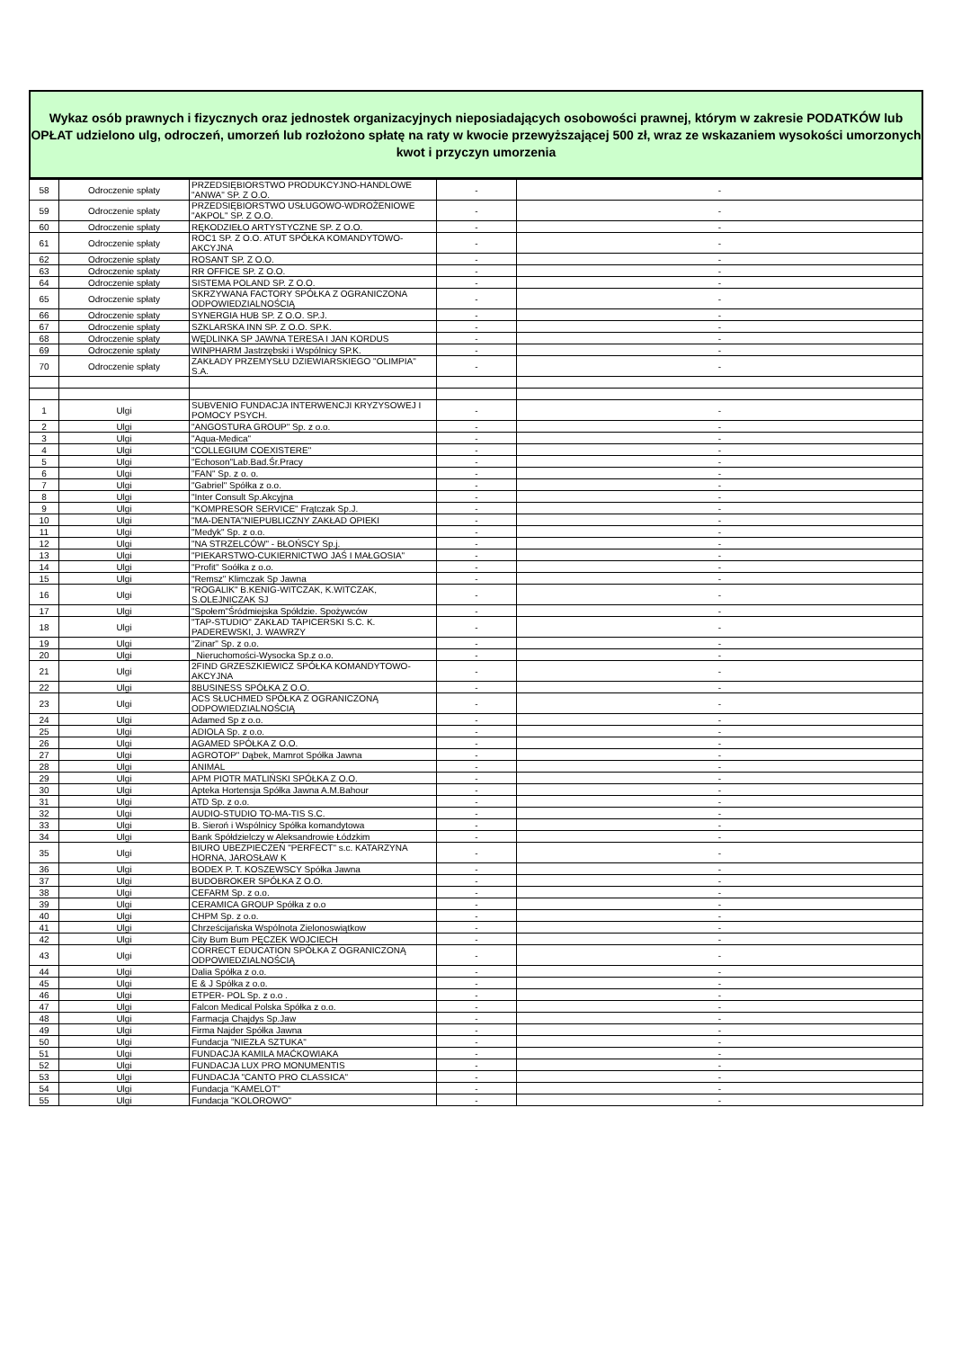Wykaz osób prawnych i fizycznych oraz jednostek organizacyjnych nieposiadających osobowości prawnej, którym w zakresie PODATKÓW lub OPŁAT udzielono ulg, odroczeń, umorzeń lub rozłożono spłatę na raty w kwocie przewyższającej 500 zł, wraz ze wskazaniem wysokości umorzonych kwot i przyczyn umorzenia
| 58 | Odroczenie spłaty | PRZEDSIĘBIORSTWO PRODUKCYJNO-HANDLOWE "ANWA" SP. Z O.O. | - | - |
| 59 | Odroczenie spłaty | PRZEDSIĘBIORSTWO USŁUGOWO-WDROŻENIOWE "AKPOL" SP. Z O.O. | - | - |
| 60 | Odroczenie spłaty | RĘKODZIEŁO ARTYSTYCZNE SP. Z O.O. | - | - |
| 61 | Odroczenie spłaty | ROC1 SP. Z O.O. ATUT SPÓŁKA KOMANDYTOWO-AKCYJNA | - | - |
| 62 | Odroczenie spłaty | ROSANT SP. Z O.O. | - | - |
| 63 | Odroczenie spłaty | RR OFFICE SP. Z O.O. | - | - |
| 64 | Odroczenie spłaty | SISTEMA POLAND SP. Z O.O. | - | - |
| 65 | Odroczenie spłaty | SKRZYWANA FACTORY SPÓŁKA Z OGRANICZONA ODPOWIEDZIALNOŚCIĄ | - | - |
| 66 | Odroczenie spłaty | SYNERGIA HUB SP. Z O.O. SP.J. | - | - |
| 67 | Odroczenie spłaty | SZKLARSKA INN SP. Z O.O. SP.K. | - | - |
| 68 | Odroczenie spłaty | WĘDLINKA SP JAWNA TERESA I JAN KORDUS | - | - |
| 69 | Odroczenie spłaty | WINPHARM Jastrzębski i Wspólnicy SP.K. | - | - |
| 70 | Odroczenie spłaty | ZAKŁADY PRZEMYSŁU DZIEWIARSKIEGO "OLIMPIA" S.A. | - | - |
| 1 | Ulgi | SUBVENIO FUNDACJA INTERWENCJI KRYZYSOWEJ I POMOCY PSYCH. | - | - |
| 2 | Ulgi | "ANGOSTURA GROUP" Sp. z o.o. | - | - |
| 3 | Ulgi | "Aqua-Medica" | - | - |
| 4 | Ulgi | "COLLEGIUM COEXISTERE" | - | - |
| 5 | Ulgi | "Echoson"Lab.Bad.Śr.Pracy | - | - |
| 6 | Ulgi | "FAN" Sp. z o. o. | - | - |
| 7 | Ulgi | "Gabriel" Spółka z o.o. | - | - |
| 8 | Ulgi | "Inter Consult Sp.Akcyjna | - | - |
| 9 | Ulgi | "KOMPRESOR SERVICE" Frątczak Sp.J. | - | - |
| 10 | Ulgi | "MA-DENTA"NIEPUBLICZNY ZAKŁAD OPIEKI | - | - |
| 11 | Ulgi | "Medyk" Sp. z o.o. | - | - |
| 12 | Ulgi | "NA STRZELCÓW" - BŁOŃSCY Sp.j. | - | - |
| 13 | Ulgi | "PIEKARSTWO-CUKIERNICTWO JAŚ I MAŁGOSIA" | - | - |
| 14 | Ulgi | "Profit" Soółka z o.o. | - | - |
| 15 | Ulgi | "Remsz" Klimczak Sp Jawna | - | - |
| 16 | Ulgi | "ROGALIK" B.KENIG-WITCZAK, K.WITCZAK, S.OLEJNICZAK SJ | - | - |
| 17 | Ulgi | "Społem"Śródmiejska Spółdzie. Spożywców | - | - |
| 18 | Ulgi | "TAP-STUDIO" ZAKŁAD TAPICERSKI S.C. K. PADEREWSKI, J. WAWRZY | - | - |
| 19 | Ulgi | "Zinar" Sp. z o.o. | - | - |
| 20 | Ulgi | _Nieruchomości-Wysocka Sp.z o.o. | - | - |
| 21 | Ulgi | 2FIND GRZESZKIEWICZ SPÓŁKA KOMANDYTOWO-AKCYJNA | - | - |
| 22 | Ulgi | 8BUSINESS SPÓŁKA Z O.O. | - | - |
| 23 | Ulgi | ACS SŁUCHMED SPÓŁKA Z OGRANICZONĄ ODPOWIEDZIALNOŚCIĄ | - | - |
| 24 | Ulgi | Adamed Sp z o.o. | - | - |
| 25 | Ulgi | ADIOLA Sp. z o.o. | - | - |
| 26 | Ulgi | AGAMED SPÓŁKA Z O.O. | - | - |
| 27 | Ulgi | AGROTOP" Dąbek, Mamrot Spółka Jawna | - | - |
| 28 | Ulgi | ANIMAL | - | - |
| 29 | Ulgi | APM PIOTR MATLIŃSKI SPÓŁKA Z O.O. | - | - |
| 30 | Ulgi | Apteka Hortensja Spółka Jawna A.M.Bahour | - | - |
| 31 | Ulgi | ATD Sp. z o.o. | - | - |
| 32 | Ulgi | AUDIO-STUDIO TO-MA-TIS S.C. | - | - |
| 33 | Ulgi | B. Sieroń i Wspólnicy Spółka komandytowa | - | - |
| 34 | Ulgi | Bank Spółdzielczy w Aleksandrowie Łódzkim | - | - |
| 35 | Ulgi | BIURO UBEZPIECZEŃ "PERFECT" s.c. KATARZYNA HORNA, JAROSŁAW K | - | - |
| 36 | Ulgi | BODEX P. T. KOSZEWSCY Spółka Jawna | - | - |
| 37 | Ulgi | BUDOBROKER SPÓŁKA Z O.O. | - | - |
| 38 | Ulgi | CEFARM Sp. z o.o. | - | - |
| 39 | Ulgi | CERAMICA GROUP Spółka z o.o | - | - |
| 40 | Ulgi | CHPM Sp. z o.o. | - | - |
| 41 | Ulgi | Chrześcijańska Wspólnota Zielonoswiątkow | - | - |
| 42 | Ulgi | City Bum Bum PĘCZEK WOJCIECH | - | - |
| 43 | Ulgi | CORRECT EDUCATION SPÓŁKA Z OGRANICZONĄ ODPOWIEDZIALNOŚCIĄ | - | - |
| 44 | Ulgi | Dalia Spółka z o.o. | - | - |
| 45 | Ulgi | E & J Spółka z o.o. | - | - |
| 46 | Ulgi | ETPER- POL Sp. z o.o . | - | - |
| 47 | Ulgi | Falcon Medical Polska Spółka z o.o. | - | - |
| 48 | Ulgi | Farmacja Chajdys Sp.Jaw | - | - |
| 49 | Ulgi | Firma Najder Spółka Jawna | - | - |
| 50 | Ulgi | Fundacja "NIEZŁA SZTUKA" | - | - |
| 51 | Ulgi | FUNDACJA KAMILA MAĆKOWIAKA | - | - |
| 52 | Ulgi | FUNDACJA LUX PRO MONUMENTIS | - | - |
| 53 | Ulgi | FUNDACJA "CANTO PRO CLASSICA" | - | - |
| 54 | Ulgi | Fundacja "KAMELOT" | - | - |
| 55 | Ulgi | Fundacja "KOLOROWO" | - | - |